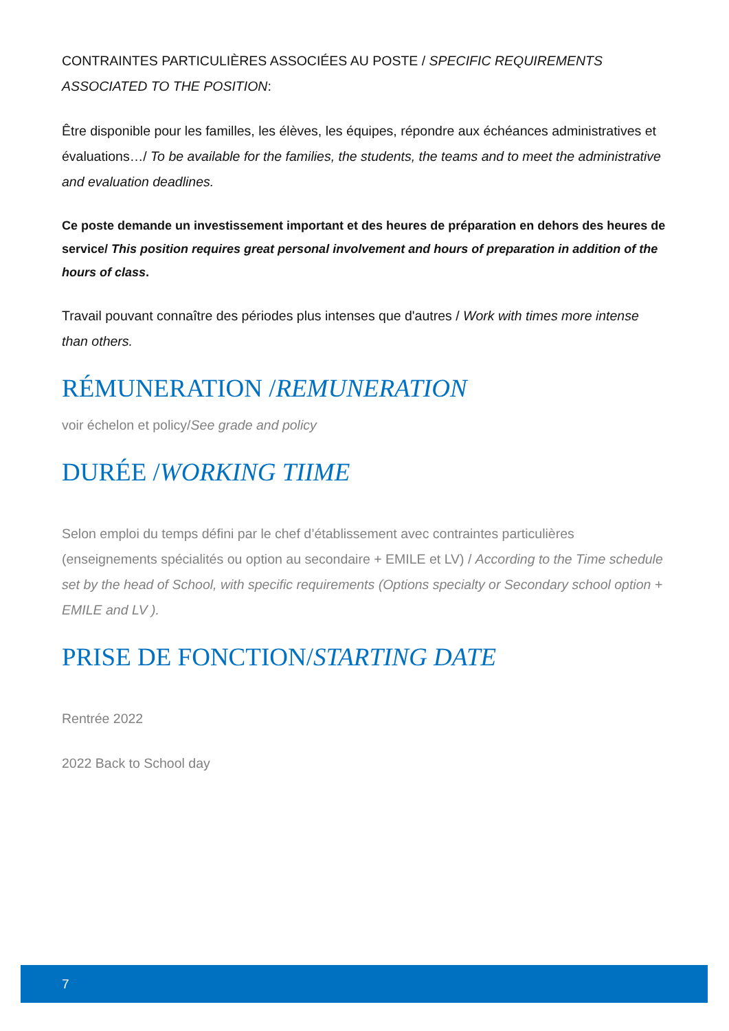CONTRAINTES PARTICULIÈRES ASSOCIÉES AU POSTE / SPECIFIC REQUIREMENTS ASSOCIATED TO THE POSITION:
Être disponible pour les familles, les élèves, les équipes, répondre aux échéances administratives et évaluations…/ To be available for the families, the students, the teams and to meet the administrative and evaluation deadlines.
Ce poste demande un investissement important et des heures de préparation en dehors des heures de service/ This position requires great personal involvement and hours of preparation in addition of the hours of class.
Travail pouvant connaître des périodes plus intenses que d'autres / Work with times more intense than others.
RÉMUNERATION /REMUNERATION
voir échelon et policy/See grade and policy
DURÉE /WORKING TIIME
Selon emploi du temps défini par le chef d’établissement avec contraintes particulières (enseignements spécialités ou option au secondaire + EMILE et LV) / According to the Time schedule set by the head of School, with specific requirements (Options specialty or Secondary school option + EMILE and LV ).
PRISE DE FONCTION/STARTING DATE
Rentrée 2022
2022 Back to School day
7